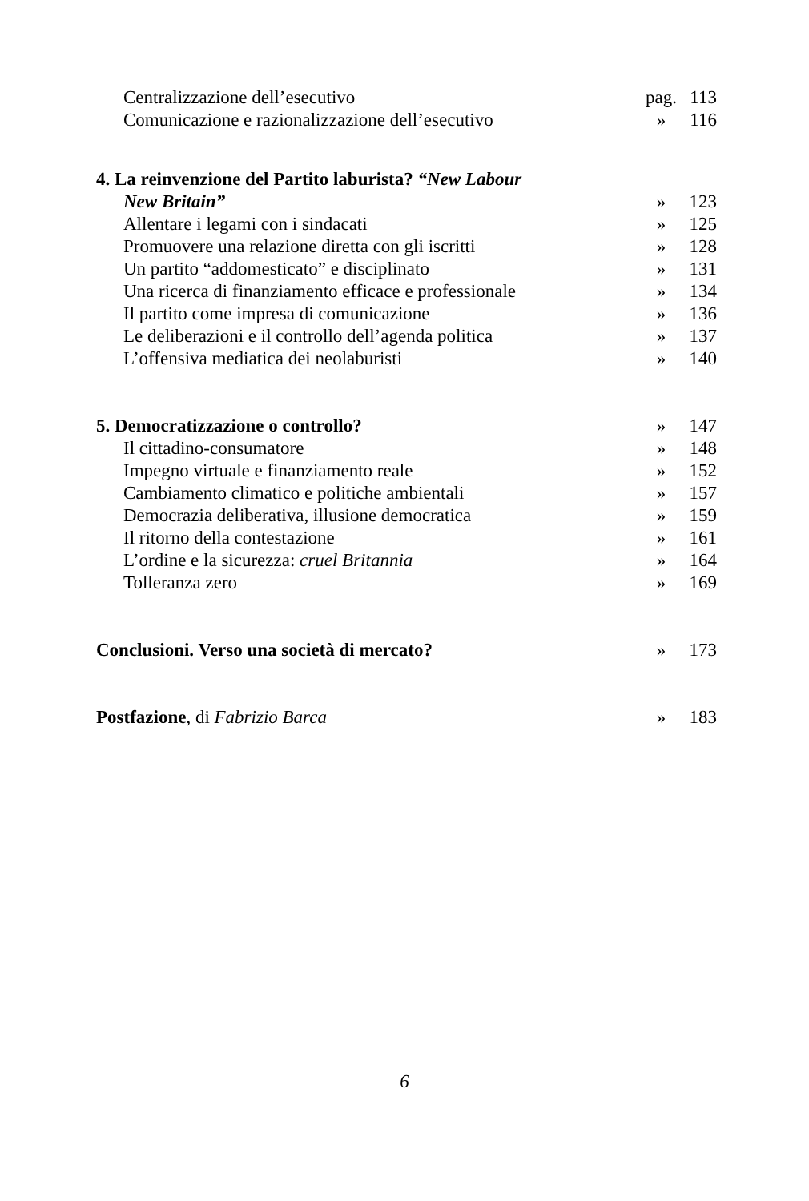| Centralizzazione dell’esecutivo | pag. | 113 |
| Comunicazione e razionalizzazione dell’esecutivo | » | 116 |
| 4. La reinvenzione del Partito laburista? “New Labour | | |
| New Britain” | » | 123 |
| Allentare i legami con i sindacati | » | 125 |
| Promuovere una relazione diretta con gli iscritti | » | 128 |
| Un partito “addomesticato” e disciplinato | » | 131 |
| Una ricerca di finanziamento efficace e professionale | » | 134 |
| Il partito come impresa di comunicazione | » | 136 |
| Le deliberazioni e il controllo dell’agenda politica | » | 137 |
| L’offensiva mediatica dei neolaburisti | » | 140 |
| 5. Democratizzazione o controllo? | » | 147 |
| Il cittadino-consumatore | » | 148 |
| Impegno virtuale e finanziamento reale | » | 152 |
| Cambiamento climatico e politiche ambientali | » | 157 |
| Democrazia deliberativa, illusione democratica | » | 159 |
| Il ritorno della contestazione | » | 161 |
| L’ordine e la sicurezza: cruel Britannia | » | 164 |
| Tolleranza zero | » | 169 |
| Conclusioni. Verso una società di mercato? | » | 173 |
| Postfazione , di Fabrizio Barca | » | 183 |
6